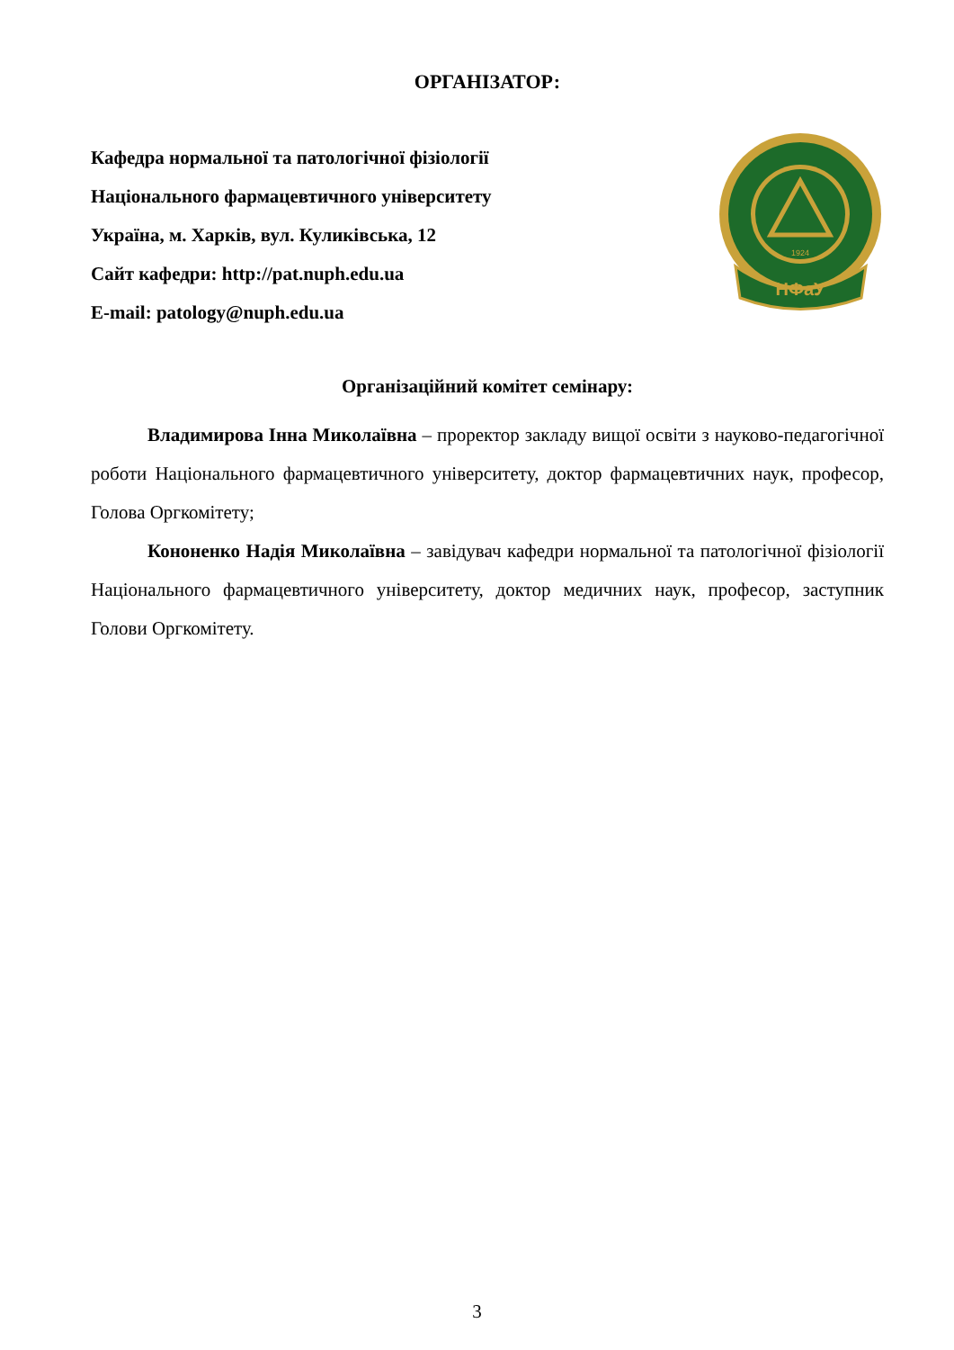ОРГАНІЗАТОР:
Кафедра нормальної та патологічної фізіології
Національного фармацевтичного університету
Україна, м. Харків, вул. Куликівська, 12
Сайт кафедри: http://pat.nuph.edu.ua
E-mail: patology@nuph.edu.ua
НФаУ
1924
Організаційний комітет семінару:
Владимирова Інна Миколаївна – проректор закладу вищої освіти з науково-педагогічної роботи Національного фармацевтичного університету, доктор фармацевтичних наук, професор, Голова Оргкомітету;
Кононенко Надія Миколаївна – завідувач кафедри нормальної та патологічної фізіології Національного фармацевтичного університету, доктор медичних наук, професор, заступник Голови Оргкомітету.
3